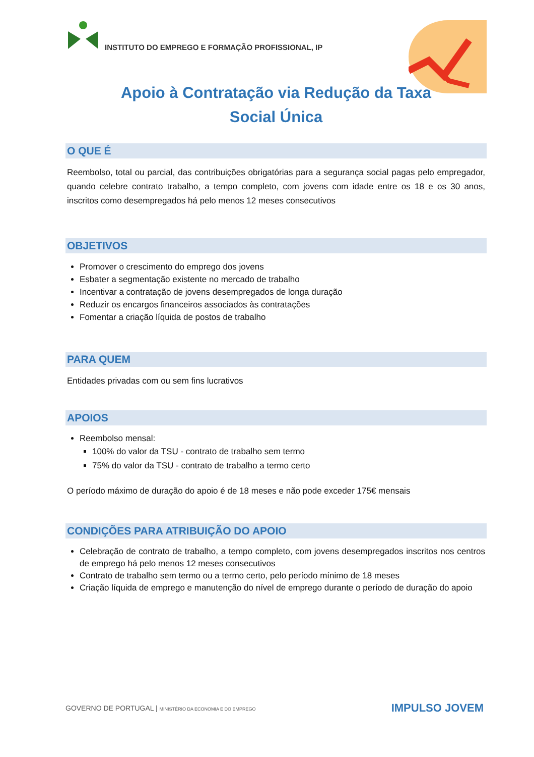INSTITUTO DO EMPREGO E FORMAÇÃO PROFISSIONAL, IP
Apoio à Contratação via Redução da Taxa
Social Única
O QUE É
Reembolso, total ou parcial, das contribuições obrigatórias para a segurança social pagas pelo empregador, quando celebre contrato trabalho, a tempo completo, com jovens com idade entre os 18 e os 30 anos, inscritos como desempregados há pelo menos 12 meses consecutivos
OBJETIVOS
Promover o crescimento do emprego dos jovens
Esbater a segmentação existente no mercado de trabalho
Incentivar a contratação de jovens desempregados de longa duração
Reduzir os encargos financeiros associados às contratações
Fomentar a criação líquida de postos de trabalho
PARA QUEM
Entidades privadas com ou sem fins lucrativos
APOIOS
Reembolso mensal:
100% do valor da TSU - contrato de trabalho sem termo
75% do valor da TSU - contrato de trabalho a termo certo
O período máximo de duração do apoio é de 18 meses e não pode exceder 175€ mensais
CONDIÇÕES PARA ATRIBUIÇÃO DO APOIO
Celebração de contrato de trabalho, a tempo completo, com jovens desempregados inscritos nos centros de emprego há pelo menos 12 meses consecutivos
Contrato de trabalho sem termo ou a termo certo, pelo período mínimo de 18 meses
Criação líquida de emprego e manutenção do nível de emprego durante o período de duração do apoio
GOVERNO DE PORTUGAL | MINISTÉRIO DA ECONOMIA E DO EMPREGO
IMPULSO JOVEM